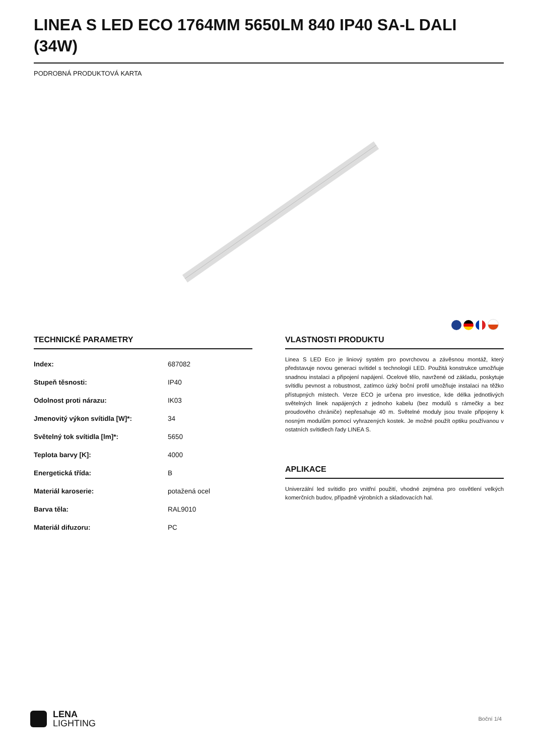LINEA S LED ECO 1764MM 5650LM 840 IP40 SA-L DALI (34W)
PODROBNÁ PRODUKTOVÁ KARTA
TECHNICKÉ PARAMETRY
| Index: | 687082 |
| Stupeň těsnosti: | IP40 |
| Odolnost proti nárazu: | IK03 |
| Jmenovitý výkon svítidla [W]*: | 34 |
| Světelný tok svítidla [lm]*: | 5650 |
| Teplota barvy [K]: | 4000 |
| Energetická třída: | B |
| Materiál karoserie: | potažená ocel |
| Barva těla: | RAL9010 |
| Materiál difuzoru: | PC |
VLASTNOSTI PRODUKTU
Linea S LED Eco je liniový systém pro povrchovou a závěsnou montáž, který představuje novou generaci svítidel s technologií LED. Použitá konstrukce umožňuje snadnou instalaci a připojení napájení. Ocelové tělo, navržené od základu, poskytuje svítidlu pevnost a robustnost, zatímco úzký boční profil umožňuje instalaci na těžko přístupných místech. Verze ECO je určena pro investice, kde délka jednotlivých světelných linek napájených z jednoho kabelu (bez modulů s rámečky a bez proudového chrániče) nepřesahuje 40 m. Světelné moduly jsou trvale připojeny k nosným modulům pomocí vyhrazených kostek. Je možné použít optiku používanou v ostatních svítidlech řady LINEA S.
APLIKACE
Univerzální led svítidlo pro vnitřní použití, vhodné zejména pro osvětlení velkých komerčních budov, případně výrobních a skladovacích hal.
LENA
LIGHTING
Boční 1/4